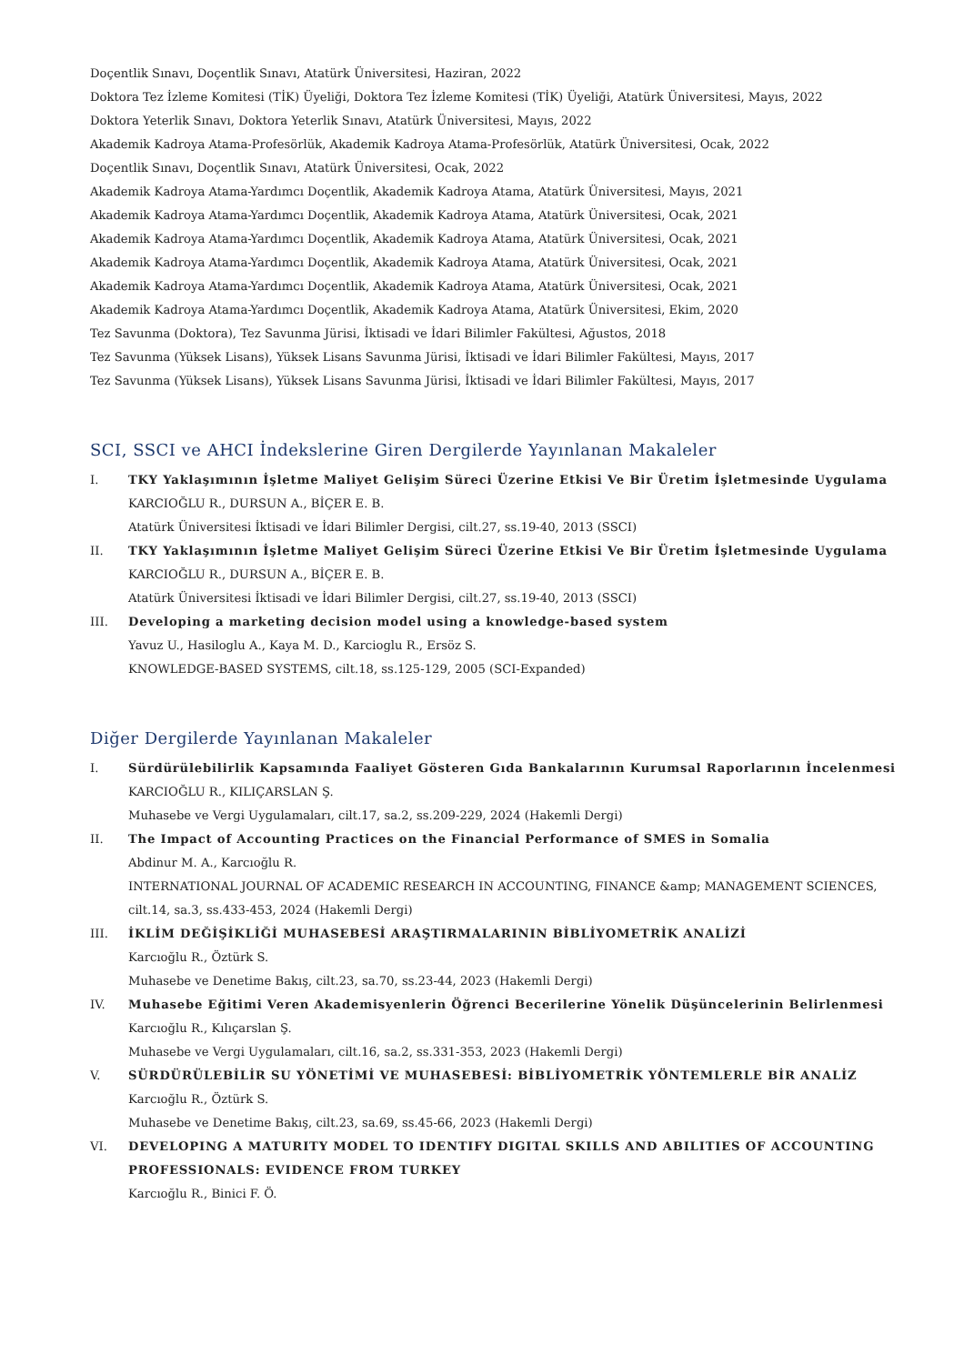Doçentlik Sınavı, Doçentlik Sınavı, Atatürk Üniversitesi, Haziran, 2022
Doktora Tez İzleme Komitesi (TİK) Üyeliği, Doktora Tez İzleme Komitesi (TİK) Üyeliği, Atatürk Üniversitesi, Mayıs, 2022
Doktora Yeterlik Sınavı, Doktora Yeterlik Sınavı, Atatürk Üniversitesi, Mayıs, 2022
Akademik Kadroya Atama-Profesörlük, Akademik Kadroya Atama-Profesörlük, Atatürk Üniversitesi, Ocak, 2022
Doçentlik Sınavı, Doçentlik Sınavı, Atatürk Üniversitesi, Ocak, 2022
Akademik Kadroya Atama-Yardımcı Doçentlik, Akademik Kadroya Atama, Atatürk Üniversitesi, Mayıs, 2021
Akademik Kadroya Atama-Yardımcı Doçentlik, Akademik Kadroya Atama, Atatürk Üniversitesi, Ocak, 2021
Akademik Kadroya Atama-Yardımcı Doçentlik, Akademik Kadroya Atama, Atatürk Üniversitesi, Ocak, 2021
Akademik Kadroya Atama-Yardımcı Doçentlik, Akademik Kadroya Atama, Atatürk Üniversitesi, Ocak, 2021
Akademik Kadroya Atama-Yardımcı Doçentlik, Akademik Kadroya Atama, Atatürk Üniversitesi, Ocak, 2021
Akademik Kadroya Atama-Yardımcı Doçentlik, Akademik Kadroya Atama, Atatürk Üniversitesi, Ekim, 2020
Tez Savunma (Doktora), Tez Savunma Jürisi, İktisadi ve İdari Bilimler Fakültesi, Ağustos, 2018
Tez Savunma (Yüksek Lisans), Yüksek Lisans Savunma Jürisi, İktisadi ve İdari Bilimler Fakültesi, Mayıs, 2017
Tez Savunma (Yüksek Lisans), Yüksek Lisans Savunma Jürisi, İktisadi ve İdari Bilimler Fakültesi, Mayıs, 2017
SCI, SSCI ve AHCI İndekslerine Giren Dergilerde Yayınlanan Makaleler
I. TKY Yaklaşımının İşletme Maliyet Gelişim Süreci Üzerine Etkisi Ve Bir Üretim İşletmesinde Uygulama
KARCIOĞLU R., DURSUN A., BİÇER E. B.
Atatürk Üniversitesi İktisadi ve İdari Bilimler Dergisi, cilt.27, ss.19-40, 2013 (SSCI)
II. TKY Yaklaşımının İşletme Maliyet Gelişim Süreci Üzerine Etkisi Ve Bir Üretim İşletmesinde Uygulama
KARCIOĞLU R., DURSUN A., BİÇER E. B.
Atatürk Üniversitesi İktisadi ve İdari Bilimler Dergisi, cilt.27, ss.19-40, 2013 (SSCI)
III. Developing a marketing decision model using a knowledge-based system
Yavuz U., Hasiloglu A., Kaya M. D., Karcioglu R., Ersöz S.
KNOWLEDGE-BASED SYSTEMS, cilt.18, ss.125-129, 2005 (SCI-Expanded)
Diğer Dergilerde Yayınlanan Makaleler
I. Sürdürülebilirlik Kapsamında Faaliyet Gösteren Gıda Bankalarının Kurumsal Raporlarının İncelenmesi
KARCIOĞLU R., KILIÇARSLAN Ş.
Muhasebe ve Vergi Uygulamaları, cilt.17, sa.2, ss.209-229, 2024 (Hakemli Dergi)
II. The Impact of Accounting Practices on the Financial Performance of SMES in Somalia
Abdinur M. A., Karcıoğlu R.
INTERNATIONAL JOURNAL OF ACADEMIC RESEARCH IN ACCOUNTING, FINANCE &amp; MANAGEMENT SCIENCES, cilt.14, sa.3, ss.433-453, 2024 (Hakemli Dergi)
III. İKLİM DEĞİŞİKLİĞİ MUHASEBESİ ARAŞTIRMALARININ BİBLİYOMETRİK ANALİZİ
Karcıoğlu R., Öztürk S.
Muhasebe ve Denetime Bakış, cilt.23, sa.70, ss.23-44, 2023 (Hakemli Dergi)
IV. Muhasebe Eğitimi Veren Akademisyenlerin Öğrenci Becerilerine Yönelik Düşüncelerinin Belirlenmesi
Karcıoğlu R., Kılıçarslan Ş.
Muhasebe ve Vergi Uygulamaları, cilt.16, sa.2, ss.331-353, 2023 (Hakemli Dergi)
V. SÜRDÜRÜLEBİLİR SU YÖNETİMİ VE MUHASEBESİ: BİBLİYOMETRİK YÖNTEMLERLE BİR ANALİZ
Karcıoğlu R., Öztürk S.
Muhasebe ve Denetime Bakış, cilt.23, sa.69, ss.45-66, 2023 (Hakemli Dergi)
VI. DEVELOPING A MATURITY MODEL TO IDENTIFY DIGITAL SKILLS AND ABILITIES OF ACCOUNTING PROFESSIONALS: EVIDENCE FROM TURKEY
Karcıoğlu R., Binici F. Ö.